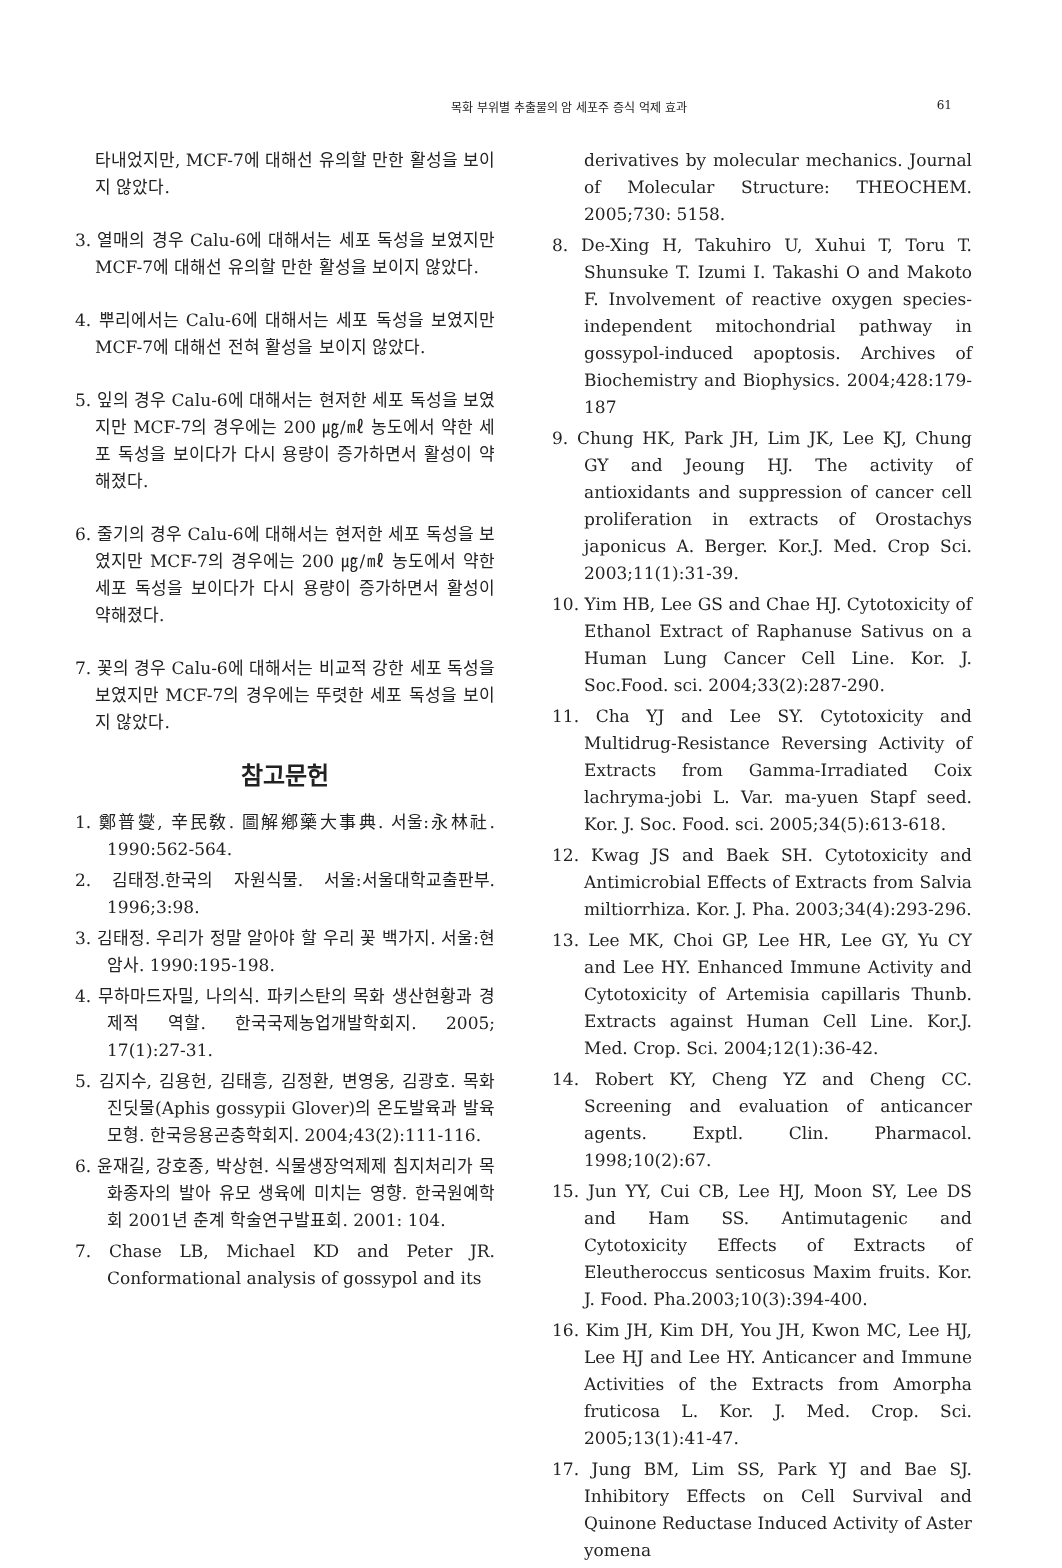목화 부위별 추출물의 암 세포주 증식 억제 효과 61
타내었지만, MCF-7에 대해선 유의할 만한 활성을 보이지 않았다.
3. 열매의 경우 Calu-6에 대해서는 세포 독성을 보였지만 MCF-7에 대해선 유의할 만한 활성을 보이지 않았다.
4. 뿌리에서는 Calu-6에 대해서는 세포 독성을 보였지만 MCF-7에 대해선 전혀 활성을 보이지 않았다.
5. 잎의 경우 Calu-6에 대해서는 현저한 세포 독성을 보였지만 MCF-7의 경우에는 200 ㎍/㎖ 농도에서 약한 세포 독성을 보이다가 다시 용량이 증가하면서 활성이 약해졌다.
6. 줄기의 경우 Calu-6에 대해서는 현저한 세포 독성을 보였지만 MCF-7의 경우에는 200 ㎍/㎖ 농도에서 약한 세포 독성을 보이다가 다시 용량이 증가하면서 활성이 약해졌다.
7. 꽃의 경우 Calu-6에 대해서는 비교적 강한 세포 독성을 보였지만 MCF-7의 경우에는 뚜렷한 세포 독성을 보이지 않았다.
참고문헌
1. 鄭普燮, 辛民敎. 圖解鄕藥大事典. 서울:永林社. 1990:562-564.
2. 김태정.한국의 자원식물. 서울:서울대학교출판부. 1996;3:98.
3. 김태정. 우리가 정말 알아야 할 우리 꽃 백가지. 서울:현암사. 1990:195-198.
4. 무하마드자밀, 나의식. 파키스탄의 목화 생산현황과 경제적 역할. 한국국제농업개발학회지. 2005; 17(1):27-31.
5. 김지수, 김용헌, 김태흥, 김정환, 변영웅, 김광호. 목화진딧물(Aphis gossypii Glover)의 온도발육과 발육모형. 한국응용곤충학회지. 2004;43(2):111-116.
6. 윤재길, 강호종, 박상현. 식물생장억제제 침지처리가 목화종자의 발아 유모 생육에 미치는 영향. 한국원예학회 2001년 춘계 학술연구발표회. 2001: 104.
7. Chase LB, Michael KD and Peter JR. Conformational analysis of gossypol and its
derivatives by molecular mechanics. Journal of Molecular Structure: THEOCHEM. 2005;730: 5158.
8. De-Xing H, Takuhiro U, Xuhui T, Toru T. Shunsuke T. Izumi I. Takashi O and Makoto F. Involvement of reactive oxygen species-independent mitochondrial pathway in gossypol-induced apoptosis. Archives of Biochemistry and Biophysics. 2004;428:179-187
9. Chung HK, Park JH, Lim JK, Lee KJ, Chung GY and Jeoung HJ. The activity of antioxidants and suppression of cancer cell proliferation in extracts of Orostachys japonicus A. Berger. Kor.J. Med. Crop Sci. 2003;11(1):31-39.
10. Yim HB, Lee GS and Chae HJ. Cytotoxicity of Ethanol Extract of Raphanuse Sativus on a Human Lung Cancer Cell Line. Kor. J. Soc.Food. sci. 2004;33(2):287-290.
11. Cha YJ and Lee SY. Cytotoxicity and Multidrug-Resistance Reversing Activity of Extracts from Gamma-Irradiated Coix lachryma-jobi L. Var. ma-yuen Stapf seed. Kor. J. Soc. Food. sci. 2005;34(5):613-618.
12. Kwag JS and Baek SH. Cytotoxicity and Antimicrobial Effects of Extracts from Salvia miltiorrhiza. Kor. J. Pha. 2003;34(4):293-296.
13. Lee MK, Choi GP, Lee HR, Lee GY, Yu CY and Lee HY. Enhanced Immune Activity and Cytotoxicity of Artemisia capillaris Thunb. Extracts against Human Cell Line. Kor.J. Med. Crop. Sci. 2004;12(1):36-42.
14. Robert KY, Cheng YZ and Cheng CC. Screening and evaluation of anticancer agents. Exptl. Clin. Pharmacol. 1998;10(2):67.
15. Jun YY, Cui CB, Lee HJ, Moon SY, Lee DS and Ham SS. Antimutagenic and Cytotoxicity Effects of Extracts of Eleutheroccus senticosus Maxim fruits. Kor. J. Food. Pha.2003;10(3):394-400.
16. Kim JH, Kim DH, You JH, Kwon MC, Lee HJ, Lee HJ and Lee HY. Anticancer and Immune Activities of the Extracts from Amorpha fruticosa L. Kor. J. Med. Crop. Sci. 2005;13(1):41-47.
17. Jung BM, Lim SS, Park YJ and Bae SJ. Inhibitory Effects on Cell Survival and Quinone Reductase Induced Activity of Aster yomena